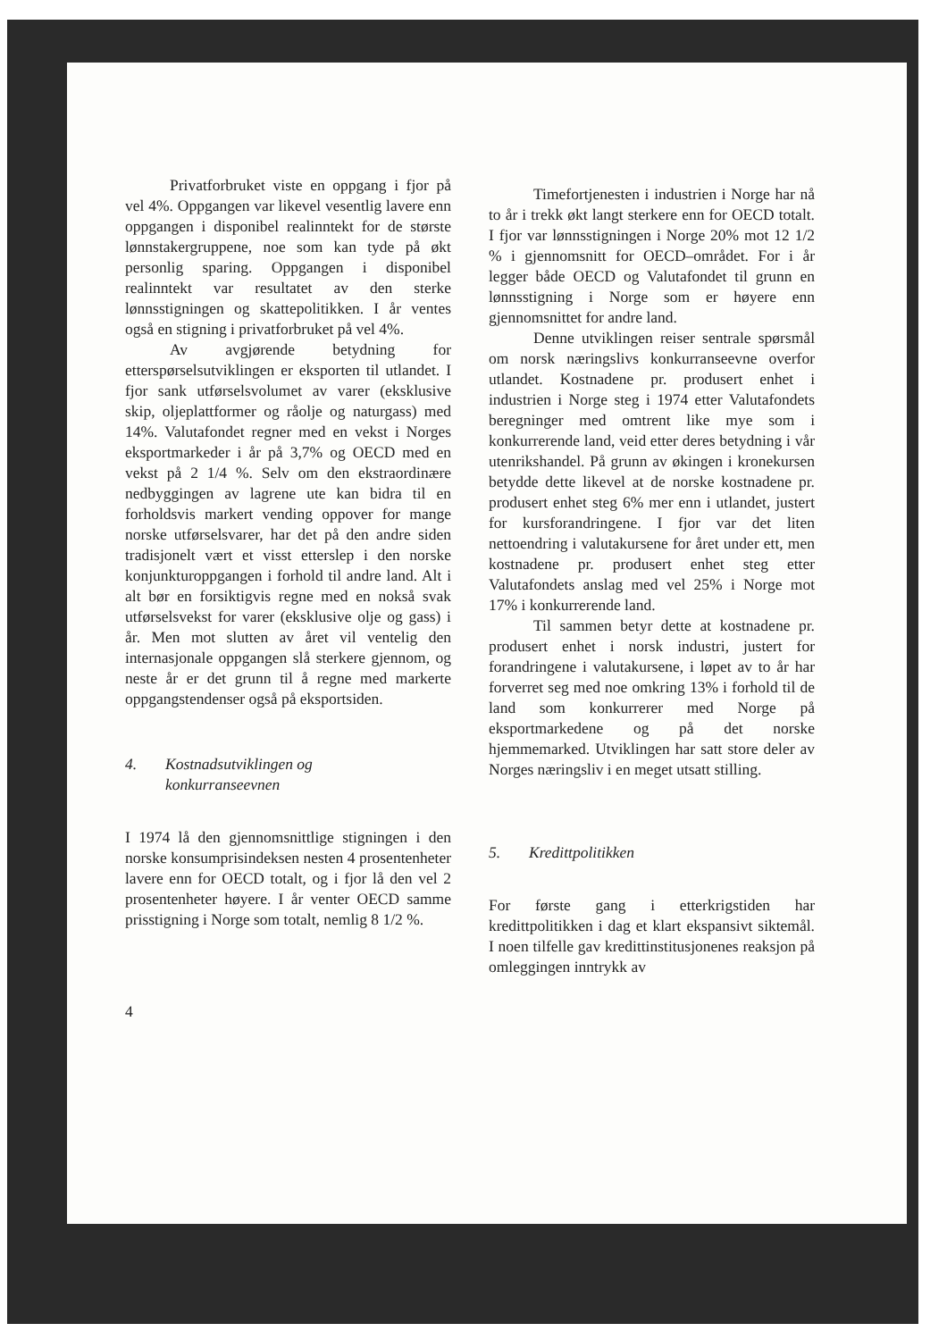Privatforbruket viste en oppgang i fjor på vel 4%. Oppgangen var likevel vesentlig lavere enn oppgangen i disponibel realinntekt for de største lønnstakergruppene, noe som kan tyde på økt personlig sparing. Oppgangen i disponibel realinntekt var resultatet av den sterke lønnsstigningen og skattepolitikken. I år ventes også en stigning i privatforbruket på vel 4%.
Av avgjørende betydning for etterspørselsutviklingen er eksporten til utlandet. I fjor sank utførselsvolumet av varer (eksklusive skip, oljeplattformer og råolje og naturgass) med 14%. Valutafondet regner med en vekst i Norges eksportmarkeder i år på 3,7% og OECD med en vekst på 2 1/4 %. Selv om den ekstraordinære nedbyggingen av lagrene ute kan bidra til en forholdsvis markert vending oppover for mange norske utførselsvarer, har det på den andre siden tradisjonelt vært et visst etterslep i den norske konjunkturoppgangen i forhold til andre land. Alt i alt bør en forsiktigvis regne med en nokså svak utførselsvekst for varer (eksklusive olje og gass) i år. Men mot slutten av året vil ventelig den internasjonale oppgangen slå sterkere gjennom, og neste år er det grunn til å regne med markerte oppgangstendenser også på eksportsiden.
4. Kostnadsutviklingen og
konkurranseevnen
I 1974 lå den gjennomsnittlige stigningen i den norske konsumprisindeksen nesten 4 prosentenheter lavere enn for OECD totalt, og i fjor lå den vel 2 prosentenheter høyere. I år venter OECD samme prisstigning i Norge som totalt, nemlig 8 1/2 %.
4
Timefortjenesten i industrien i Norge har nå to år i trekk økt langt sterkere enn for OECD totalt. I fjor var lønnsstigningen i Norge 20% mot 12 1/2 % i gjennomsnitt for OECD–området. For i år legger både OECD og Valutafondet til grunn en lønnsstigning i Norge som er høyere enn gjennomsnittet for andre land.
Denne utviklingen reiser sentrale spørsmål om norsk næringslivs konkurranseevne overfor utlandet. Kostnadene pr. produsert enhet i industrien i Norge steg i 1974 etter Valutafondets beregninger med omtrent like mye som i konkurrerende land, veid etter deres betydning i vår utenrikshandel. På grunn av økingen i kronekursen betydde dette likevel at de norske kostnadene pr. produsert enhet steg 6% mer enn i utlandet, justert for kursforandringene. I fjor var det liten nettoendring i valutakursene for året under ett, men kostnadene pr. produsert enhet steg etter Valutafondets anslag med vel 25% i Norge mot 17% i konkurrerende land.
Til sammen betyr dette at kostnadene pr. produsert enhet i norsk industri, justert for forandringene i valutakursene, i løpet av to år har forverret seg med noe omkring 13% i forhold til de land som konkurrerer med Norge på eksportmarkedene og på det norske hjemmemarked. Utviklingen har satt store deler av Norges næringsliv i en meget utsatt stilling.
5. Kredittpolitikken
For første gang i etterkrigstiden har kredittpolitikken i dag et klart ekspansivt siktemål. I noen tilfelle gav kredittinstitusjonenes reaksjon på omleggingen inntrykk av